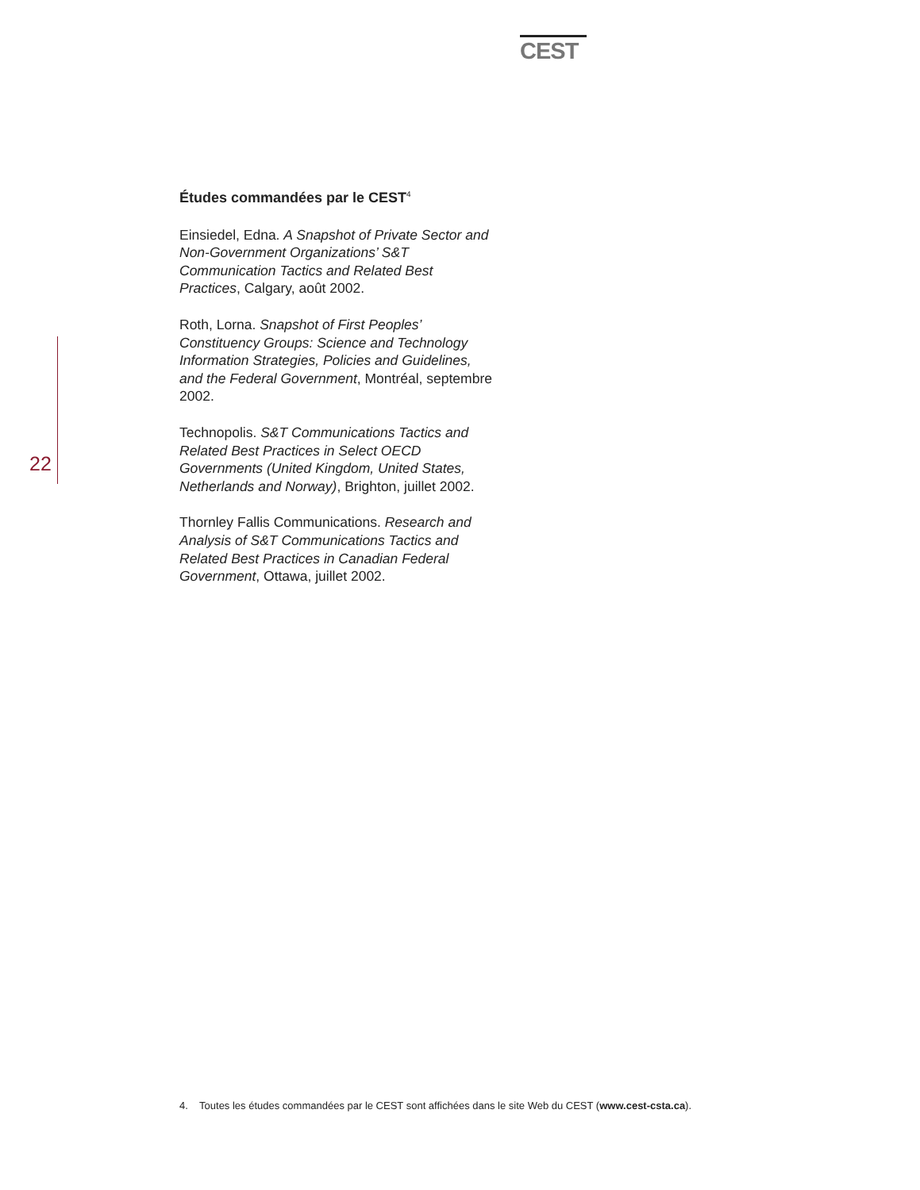CEST
22
Études commandées par le CEST<sup>4</sup>
Einsiedel, Edna. A Snapshot of Private Sector and Non-Government Organizations’ S&T Communication Tactics and Related Best Practices, Calgary, août 2002.
Roth, Lorna. Snapshot of First Peoples’ Constituency Groups: Science and Technology Information Strategies, Policies and Guidelines, and the Federal Government, Montréal, septembre 2002.
Technopolis. S&T Communications Tactics and Related Best Practices in Select OECD Governments (United Kingdom, United States, Netherlands and Norway), Brighton, juillet 2002.
Thornley Fallis Communications. Research and Analysis of S&T Communications Tactics and Related Best Practices in Canadian Federal Government, Ottawa, juillet 2002.
4. Toutes les études commandées par le CEST sont affichées dans le site Web du CEST (www.cest-csta.ca).